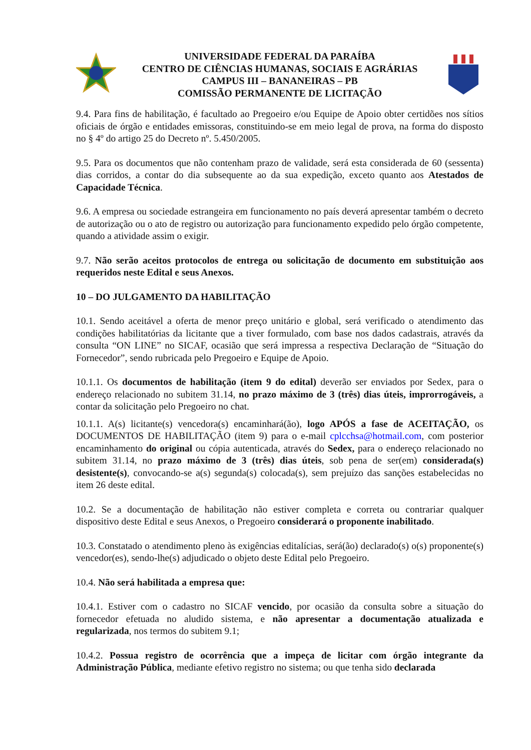UNIVERSIDADE FEDERAL DA PARAÍBA
CENTRO DE CIÊNCIAS HUMANAS, SOCIAIS E AGRÁRIAS
CAMPUS III – BANANEIRAS – PB
COMISSÃO PERMANENTE DE LICITAÇÃO
9.4. Para fins de habilitação, é facultado ao Pregoeiro e/ou Equipe de Apoio obter certidões nos sítios oficiais de órgão e entidades emissoras, constituindo-se em meio legal de prova, na forma do disposto no § 4º do artigo 25 do Decreto nº. 5.450/2005.
9.5. Para os documentos que não contenham prazo de validade, será esta considerada de 60 (sessenta) dias corridos, a contar do dia subsequente ao da sua expedição, exceto quanto aos Atestados de Capacidade Técnica.
9.6. A empresa ou sociedade estrangeira em funcionamento no país deverá apresentar também o decreto de autorização ou o ato de registro ou autorização para funcionamento expedido pelo órgão competente, quando a atividade assim o exigir.
9.7. Não serão aceitos protocolos de entrega ou solicitação de documento em substituição aos requeridos neste Edital e seus Anexos.
10 – DO JULGAMENTO DA HABILITAÇÃO
10.1. Sendo aceitável a oferta de menor preço unitário e global, será verificado o atendimento das condições habilitatórias da licitante que a tiver formulado, com base nos dados cadastrais, através da consulta “ON LINE” no SICAF, ocasião que será impressa a respectiva Declaração de “Situação do Fornecedor”, sendo rubricada pelo Pregoeiro e Equipe de Apoio.
10.1.1. Os documentos de habilitação (item 9 do edital) deverão ser enviados por Sedex, para o endereço relacionado no subitem 31.14, no prazo máximo de 3 (três) dias úteis, improrrogáveis, a contar da solicitação pelo Pregoeiro no chat.
10.1.1. A(s) licitante(s) vencedora(s) encaminhará(ão), logo APÓS a fase de ACEITAÇÃO, os DOCUMENTOS DE HABILITAÇÃO (item 9) para o e-mail cplcchsa@hotmail.com, com posterior encaminhamento do original ou cópia autenticada, através do Sedex, para o endereço relacionado no subitem 31.14, no prazo máximo de 3 (três) dias úteis, sob pena de ser(em) considerada(s) desistente(s), convocando-se a(s) segunda(s) colocada(s), sem prejuízo das sanções estabelecidas no item 26 deste edital.
10.2. Se a documentação de habilitação não estiver completa e correta ou contrariar qualquer dispositivo deste Edital e seus Anexos, o Pregoeiro considerará o proponente inabilitado.
10.3. Constatado o atendimento pleno às exigências editalícias, será(ão) declarado(s) o(s) proponente(s) vencedor(es), sendo-lhe(s) adjudicado o objeto deste Edital pelo Pregoeiro.
10.4. Não será habilitada a empresa que:
10.4.1. Estiver com o cadastro no SICAF vencido, por ocasião da consulta sobre a situação do fornecedor efetuada no aludido sistema, e não apresentar a documentação atualizada e regularizada, nos termos do subitem 9.1;
10.4.2. Possua registro de ocorrência que a impeça de licitar com órgão integrante da Administração Pública, mediante efetivo registro no sistema; ou que tenha sido declarada